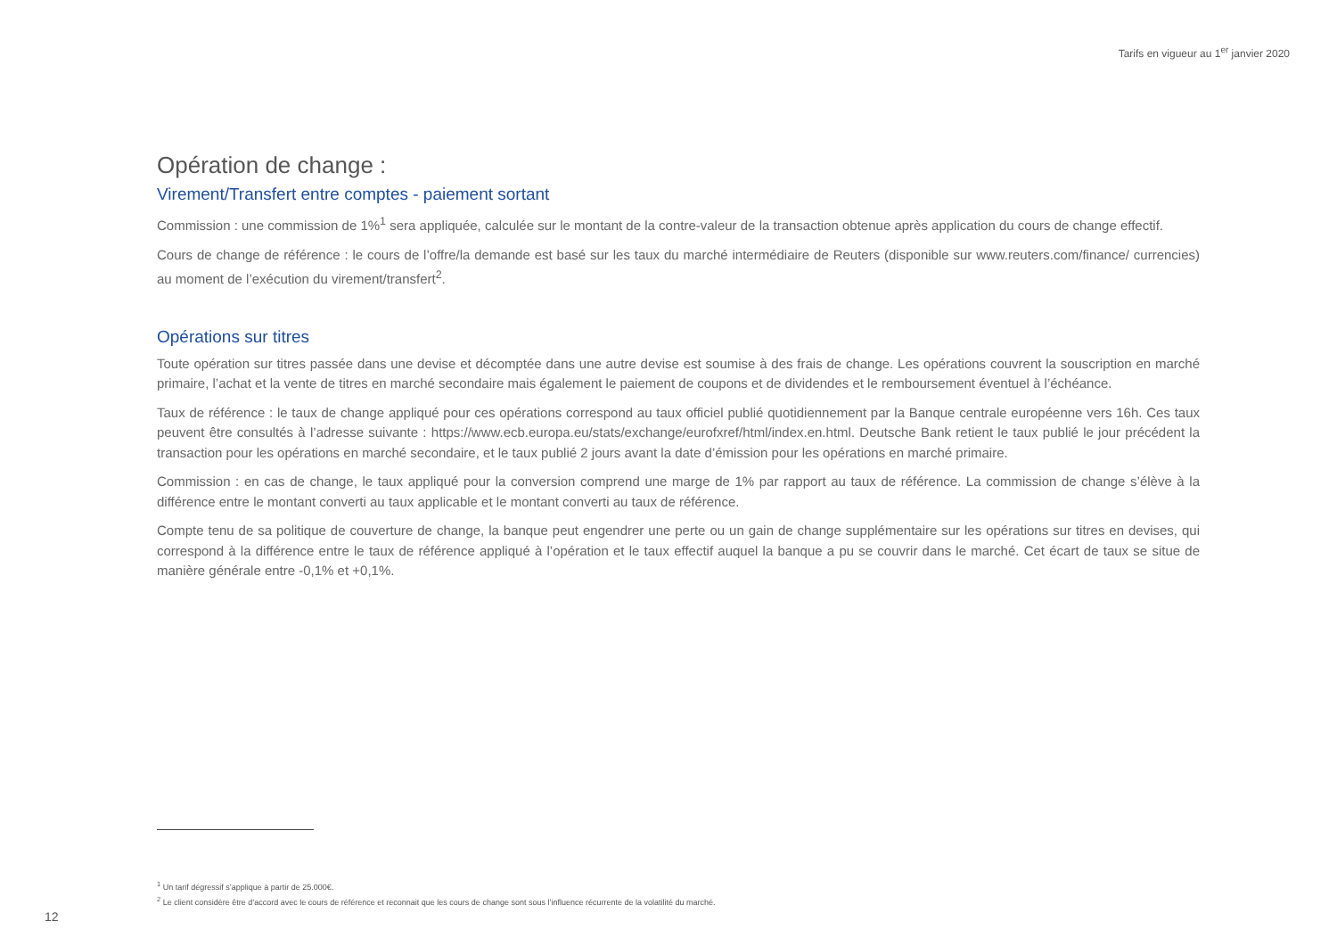Tarifs en vigueur au 1<sup>er</sup> janvier 2020
Opération de change :
Virement/Transfert entre comptes - paiement sortant
Commission : une commission de 1%<sup>1</sup> sera appliquée, calculée sur le montant de la contre-valeur de la transaction obtenue après application du cours de change effectif.
Cours de change de référence : le cours de l’offre/la demande est basé sur les taux du marché intermédiaire de Reuters (disponible sur www.reuters.com/finance/ currencies) au moment de l’exécution du virement/transfert<sup>2</sup>.
Opérations sur titres
Toute opération sur titres passée dans une devise et décomptée dans une autre devise est soumise à des frais de change. Les opérations couvrent la souscription en marché primaire, l’achat et la vente de titres en marché secondaire mais également le paiement de coupons et de dividendes et le remboursement éventuel à l’échéance.
Taux de référence : le taux de change appliqué pour ces opérations correspond au taux officiel publié quotidiennement par la Banque centrale européenne vers 16h. Ces taux peuvent être consultés à l’adresse suivante : https://www.ecb.europa.eu/stats/exchange/eurofxref/html/index.en.html. Deutsche Bank retient le taux publié le jour précédent la transaction pour les opérations en marché secondaire, et le taux publié 2 jours avant la date d’émission pour les opérations en marché primaire.
Commission : en cas de change, le taux appliqué pour la conversion comprend une marge de 1% par rapport au taux de référence. La commission de change s’élève à la différence entre le montant converti au taux applicable et le montant converti au taux de référence.
Compte tenu de sa politique de couverture de change, la banque peut engendrer une perte ou un gain de change supplémentaire sur les opérations sur titres en devises, qui correspond à la différence entre le taux de référence appliqué à l’opération et le taux effectif auquel la banque a pu se couvrir dans le marché. Cet écart de taux se situe de manière générale entre -0,1% et +0,1%.
<sup>1</sup> Un tarif dégressif s’applique à partir de 25.000€.
<sup>2</sup> Le client considère être d’accord avec le cours de référence et reconnait que les cours de change sont sous l’influence récurrente de la volatilité du marché.
12